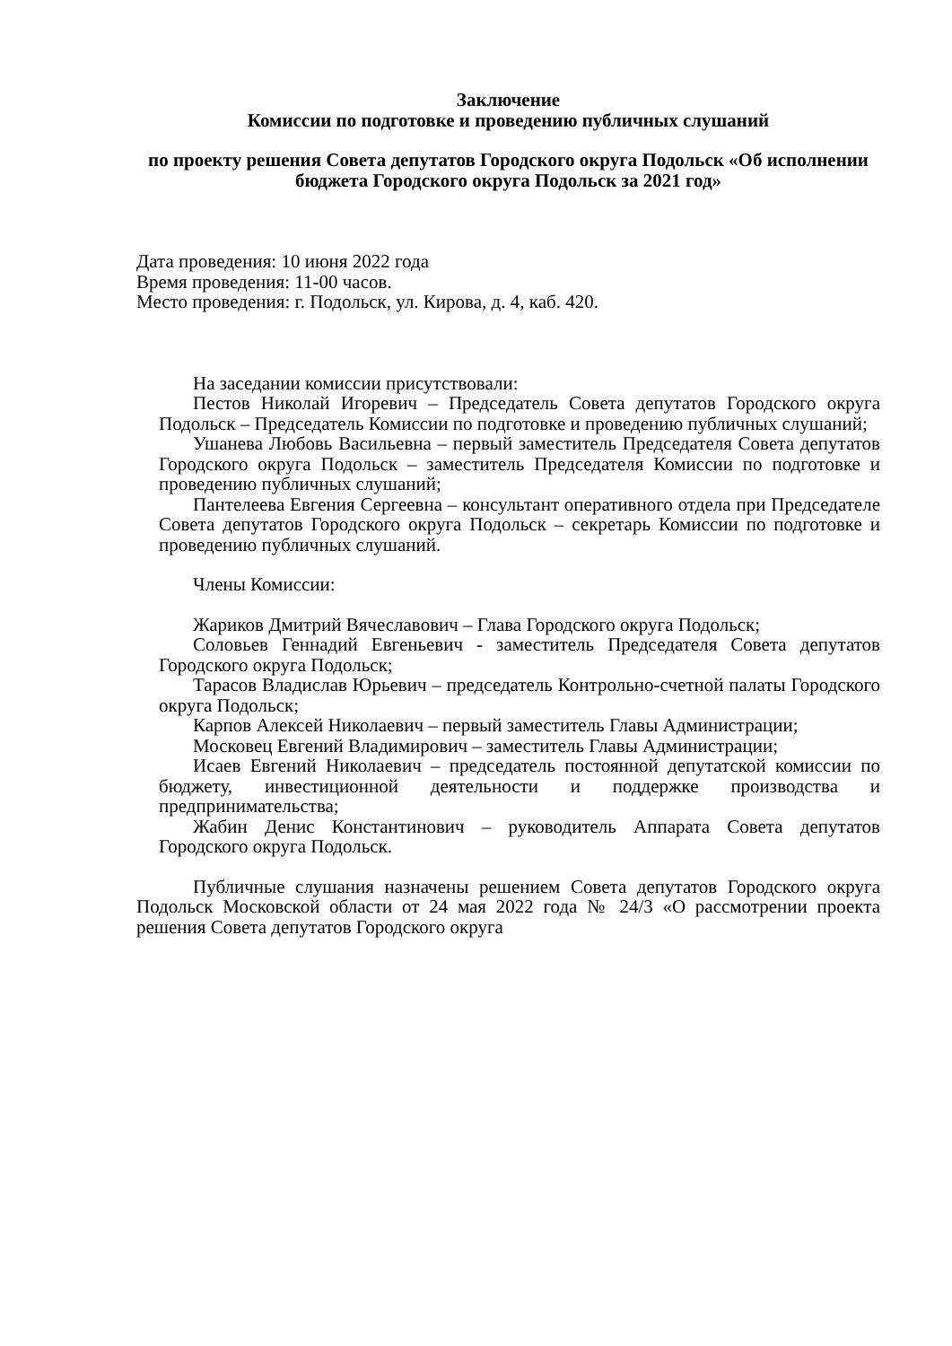Заключение
Комиссии по подготовке и проведению публичных слушаний
по проекту решения Совета депутатов Городского округа Подольск «Об исполнении бюджета Городского округа Подольск за 2021 год»
Дата проведения: 10 июня 2022 года
Время проведения: 11-00 часов.
Место проведения: г. Подольск, ул. Кирова, д. 4, каб. 420.
На заседании комиссии присутствовали:
Пестов Николай Игоревич – Председатель Совета депутатов Городского округа Подольск – Председатель Комиссии по подготовке и проведению публичных слушаний;
Ушанева Любовь Васильевна – первый заместитель Председателя Совета депутатов Городского округа Подольск – заместитель Председателя Комиссии по подготовке и проведению публичных слушаний;
Пантелеева Евгения Сергеевна – консультант оперативного отдела при Председателе Совета депутатов Городского округа Подольск – секретарь Комиссии по подготовке и проведению публичных слушаний.
Члены Комиссии:
Жариков Дмитрий Вячеславович – Глава Городского округа Подольск;
Соловьев Геннадий Евгеньевич - заместитель Председателя Совета депутатов Городского округа Подольск;
Тарасов Владислав Юрьевич – председатель Контрольно-счетной палаты Городского округа Подольск;
Карпов Алексей Николаевич – первый заместитель Главы Администрации;
Московец Евгений Владимирович – заместитель Главы Администрации;
Исаев Евгений Николаевич – председатель постоянной депутатской комиссии по бюджету, инвестиционной деятельности и поддержке производства и предпринимательства;
Жабин Денис Константинович – руководитель Аппарата Совета депутатов Городского округа Подольск.
Публичные слушания назначены решением Совета депутатов Городского округа Подольск Московской области от 24 мая 2022 года № 24/3 «О рассмотрении проекта решения Совета депутатов Городского округа